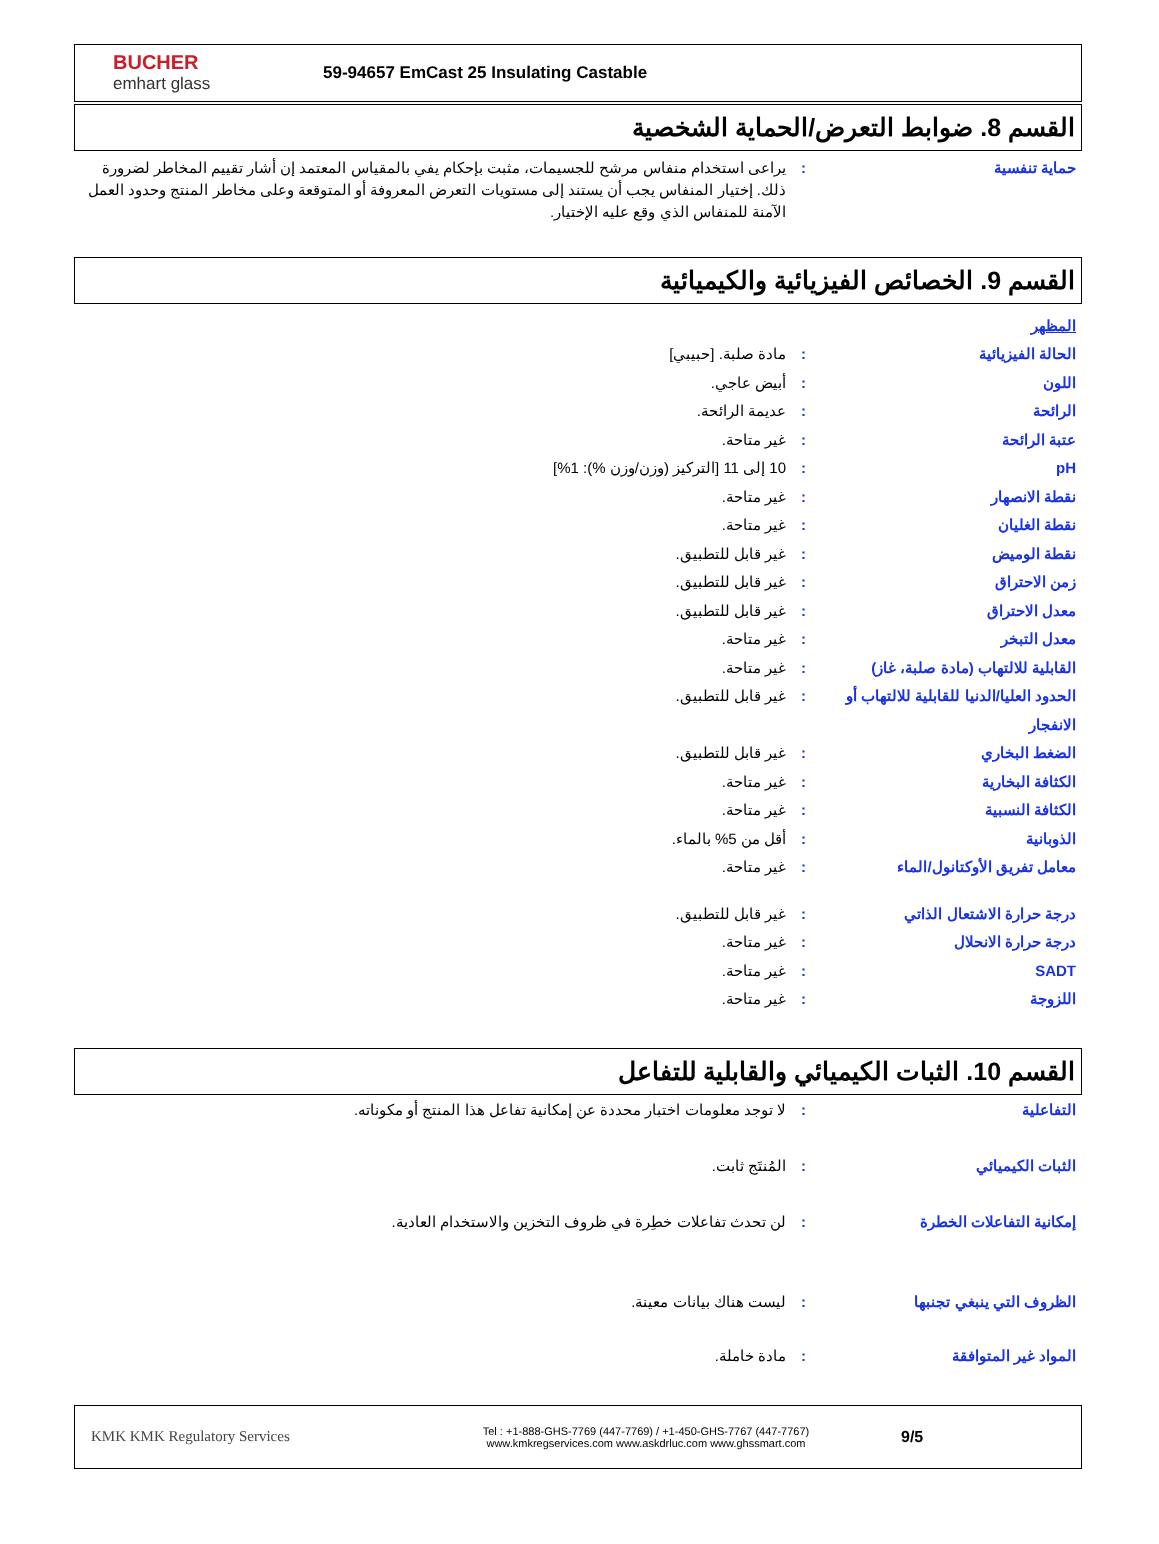BUCHER
emhart glass
59-94657 EmCast 25 Insulating Castable
القسم 8. ضوابط التعرض/الحماية الشخصية
حماية تنفسية : يراعى استخدام منفاس مرشح للجسيمات، مثبت بإحكام يفي بالمقياس المعتمد إن أشار تقييم المخاطر لضرورة ذلك. إختيار المنفاس يجب أن يستند إلى مستويات التعرض المعروفة أو المتوقعة وعلى مخاطر المنتج وحدود العمل الآمنة للمنفاس الذي وقع عليه الإختيار.
القسم 9. الخصائص الفيزيائية والكيميائية
المظهر
الحالة الفيزيائية : مادة صلبة. [حبيبي]
اللون : أبيض عاجي.
الرائحة : عديمة الرائحة.
عتبة الرائحة : غير متاحة.
pH : 10 إلى 11 [التركيز (وزن/وزن %): 1%]
نقطة الانصهار : غير متاحة.
نقطة الغليان : غير متاحة.
نقطة الوميض : غير قابل للتطبيق.
زمن الاحتراق : غير قابل للتطبيق.
معدل الاحتراق : غير قابل للتطبيق.
معدل التبخر : غير متاحة.
القابلية للالتهاب (مادة صلبة، غاز)
: غير متاحة.
الحدود العليا/الدنيا للقابلية للالتهاب أو الانفجار
: غير قابل للتطبيق.
الضغط البخاري : غير قابل للتطبيق.
الكثافة البخارية : غير متاحة.
الكثافة النسبية : غير متاحة.
الذوبانية : أقل من 5% بالماء.
معامل تفريق الأوكتانول/الماء : غير متاحة.
درجة حرارة الاشتعال الذاتي : غير قابل للتطبيق.
درجة حرارة الانحلال : غير متاحة.
SADT : غير متاحة.
اللزوجة : غير متاحة.
القسم 10. الثبات الكيميائي والقابلية للتفاعل
التفاعلية : لا توجد معلومات اختبار محددة عن إمكانية تفاعل هذا المنتج أو مكوناته.
الثبات الكيميائي : المُنتَج ثابت.
إمكانية التفاعلات الخطرة : لن تحدث تفاعلات خطِرة في ظروف التخزين والاستخدام العادية.
الظروف التي ينبغي تجنبها : ليست هناك بيانات معينة.
المواد غير المتوافقة : مادة خاملة.
KMK KMK Regulatory Services
Tel : +1-888-GHS-7769 (447-7769) / +1-450-GHS-7767 (447-7767)
www.kmkregservices.com www.askdrluc.com www.ghssmart.com
9/5